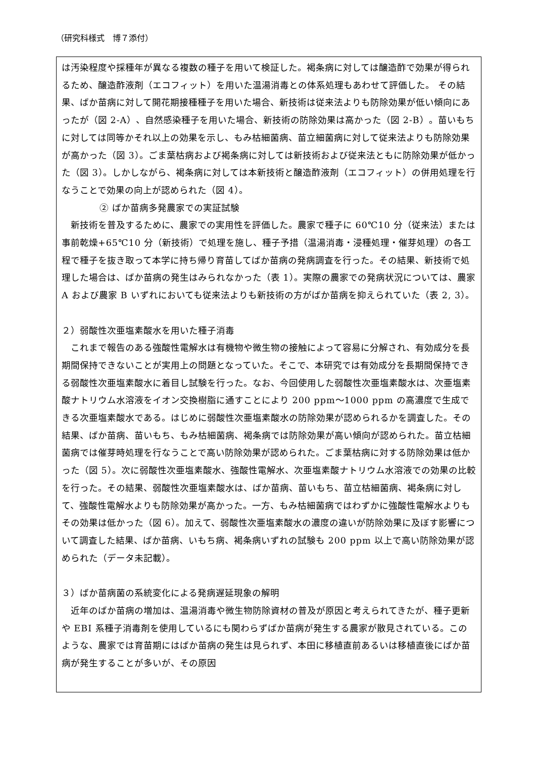（研究科様式　博７添付）
は汚染程度や採種年が異なる複数の種子を用いて検証した。褐条病に対しては醸造酢で効果が得られるため、醸造酢液剤（エコフィット）を用いた温湯消毒との体系処理もあわせて評価した。 その結果、ばか苗病に対して開花期接種種子を用いた場合、新技術は従来法よりも防除効果が低い傾向にあったが（図 2-A）、自然感染種子を用いた場合、新技術の防除効果は高かった（図 2-B）。苗いもちに対しては同等かそれ以上の効果を示し、もみ枯細菌病、苗立細菌病に対して従来法よりも防除効果が高かった（図 3）。ごま葉枯病および褐条病に対しては新技術および従来法ともに防除効果が低かった（図 3）。しかしながら、褐条病に対しては本新技術と醸造酢液剤（エコフィット）の併用処理を行なうことで効果の向上が認められた（図 4）。
② ばか苗病多発農家での実証試験
　新技術を普及するために、農家での実用性を評価した。農家で種子に 60℃10 分（従来法）または事前乾燥+65℃10 分（新技術）で処理を施し、種子予措（温湯消毒・浸種処理・催芽処理）の各工程で種子を抜き取って本学に持ち帰り育苗してばか苗病の発病調査を行った。その結果、新技術で処理した場合は、ばか苗病の発生はみられなかった（表 1）。実際の農家での発病状況については、農家 A および農家 B いずれにおいても従来法よりも新技術の方がばか苗病を抑えられていた（表 2, 3）。
２）弱酸性次亜塩素酸水を用いた種子消毒
　これまで報告のある強酸性電解水は有機物や微生物の接触によって容易に分解され、有効成分を長期間保持できないことが実用上の問題となっていた。そこで、本研究では有効成分を長期間保持できる弱酸性次亜塩素酸水に着目し試験を行った。なお、今回使用した弱酸性次亜塩素酸水は、次亜塩素酸ナトリウム水溶液をイオン交換樹脂に通すことにより 200 ppm～1000 ppm の高濃度で生成できる次亜塩素酸水である。はじめに弱酸性次亜塩素酸水の防除効果が認められるかを調査した。その結果、ばか苗病、苗いもち、もみ枯細菌病、褐条病では防除効果が高い傾向が認められた。苗立枯細菌病では催芽時処理を行なうことで高い防除効果が認められた。ごま葉枯病に対する防除効果は低かった（図 5）。次に弱酸性次亜塩素酸水、強酸性電解水、次亜塩素酸ナトリウム水溶液での効果の比較を行った。その結果、弱酸性次亜塩素酸水は、ばか苗病、苗いもち、苗立枯細菌病、褐条病に対して、強酸性電解水よりも防除効果が高かった。一方、もみ枯細菌病ではわずかに強酸性電解水よりもその効果は低かった（図 6）。加えて、弱酸性次亜塩素酸水の濃度の違いが防除効果に及ぼす影響について調査した結果、ばか苗病、いもち病、褐条病いずれの試験も 200 ppm 以上で高い防除効果が認められた（データ未記載）。
３）ばか苗病菌の系統変化による発病遅延現象の解明
　近年のばか苗病の増加は、温湯消毒や微生物防除資材の普及が原因と考えられてきたが、種子更新や EBI 系種子消毒剤を使用しているにも関わらずばか苗病が発生する農家が散見されている。このような、農家では育苗期にはばか苗病の発生は見られず、本田に移植直前あるいは移植直後にばか苗病が発生することが多いが、その原因